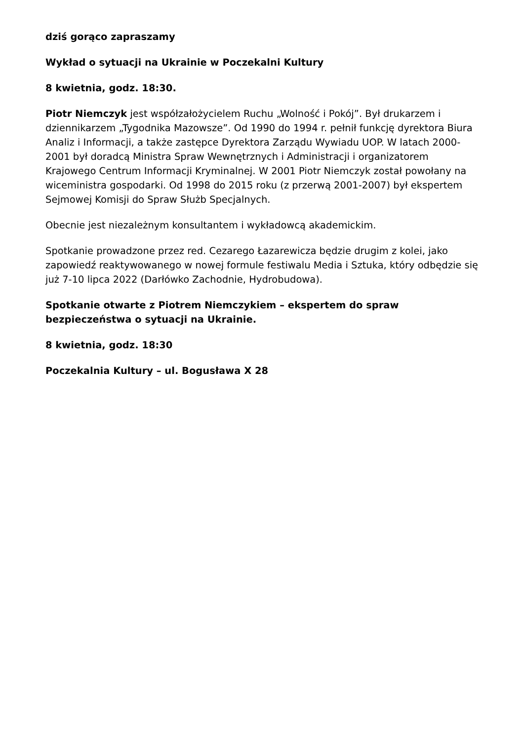dziś gorąco zapraszamy
Wykład o sytuacji na Ukrainie w Poczekalni Kultury
8 kwietnia, godz. 18:30.
Piotr Niemczyk jest współzałożycielem Ruchu „Wolność i Pokój”. Był drukarzem i dziennikarzem „Tygodnika Mazowsze”. Od 1990 do 1994 r. pełnił funkcję dyrektora Biura Analiz i Informacji, a także zastępce Dyrektora Zarządu Wywiadu UOP. W latach 2000-2001 był doradcą Ministra Spraw Wewnętrznych i Administracji i organizatorem Krajowego Centrum Informacji Kryminalnej. W 2001 Piotr Niemczyk został powołany na wiceministra gospodarki. Od 1998 do 2015 roku (z przerwą 2001-2007) był ekspertem Sejmowej Komisji do Spraw Służb Specjalnych.
Obecnie jest niezależnym konsultantem i wykładowcą akademickim.
Spotkanie prowadzone przez red. Cezarego Łazarewicza będzie drugim z kolei, jako zapowiedź reaktywowanego w nowej formule festiwalu Media i Sztuka, który odbędzie się już 7-10 lipca 2022 (Darłówko Zachodnie, Hydrobudowa).
Spotkanie otwarte z Piotrem Niemczykiem – ekspertem do spraw bezpieczeństwa o sytuacji na Ukrainie.
8 kwietnia, godz. 18:30
Poczekalnia Kultury – ul. Bogusława X 28